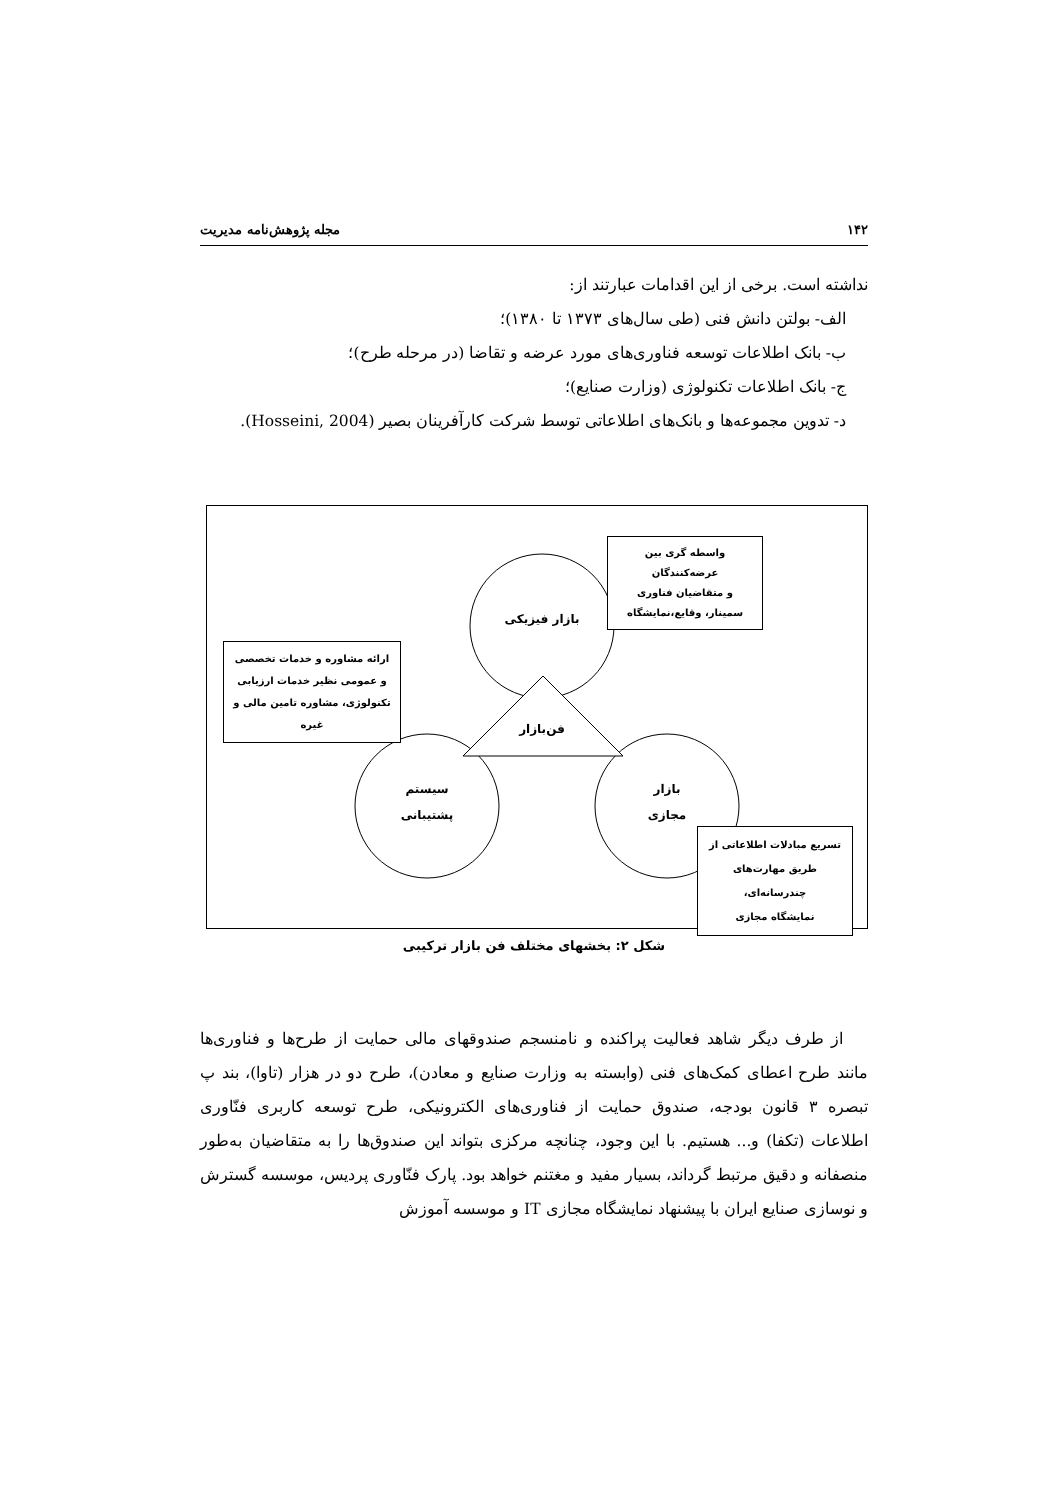۱۴۲ مجله پژوهش‌نامه مدیریت
نداشته است. برخی از این اقدامات عبارتند از:
الف- بولتن دانش فنی (طی سال‌های ۱۳۷۳ تا ۱۳۸۰)؛
ب- بانک اطلاعات توسعه فناوری‌های مورد عرضه و تقاضا (در مرحله طرح)؛
ج- بانک اطلاعات تکنولوژی (وزارت صنایع)؛
د- تدوین مجموعه‌ها و بانک‌های اطلاعاتی توسط شرکت کارآفرینان بصیر (Hosseini, 2004).
بازار فیزیکی
فن‌بازار
سیستم
پشتیبانی
بازار
مجازی
واسطه گری بین عرضه‌کنندگان
و متقاضیان فناوری
سمینار، وقایع،نمایشگاه
ارائه مشاوره و خدمات تخصصی
و عمومی نظیر خدمات ارزیابی
تکنولوژی، مشاوره تامین مالی و
غیره
تسریع مبادلات اطلاعاتی از
طریق مهارت‌های چندرسانه‌ای،
نمایشگاه مجازی
شکل ۲: بخشهای مختلف فن بازار ترکیبی
از طرف دیگر شاهد فعالیت پراکنده و نامنسجم صندوقهای مالی حمایت از طرح‌ها و فناوری‌ها مانند طرح اعطای کمک‌های فنی (وابسته به وزارت صنایع و معادن)، طرح دو در هزار (تاوا)، بند پ تبصره ۳ قانون بودجه، صندوق حمایت از فناوری‌های الکترونیکی، طرح توسعه کاربری فنّاوری اطلاعات (تکفا) و... هستیم. با این وجود، چنانچه مرکزی بتواند این صندوق‌ها را به متقاضیان به‌طور منصفانه و دقیق مرتبط گرداند، بسیار مفید و مغتنم خواهد بود. پارک فنّاوری پردیس، موسسه گسترش و نوسازی صنایع ایران با پیشنهاد نمایشگاه مجازی IT و موسسه آموزش